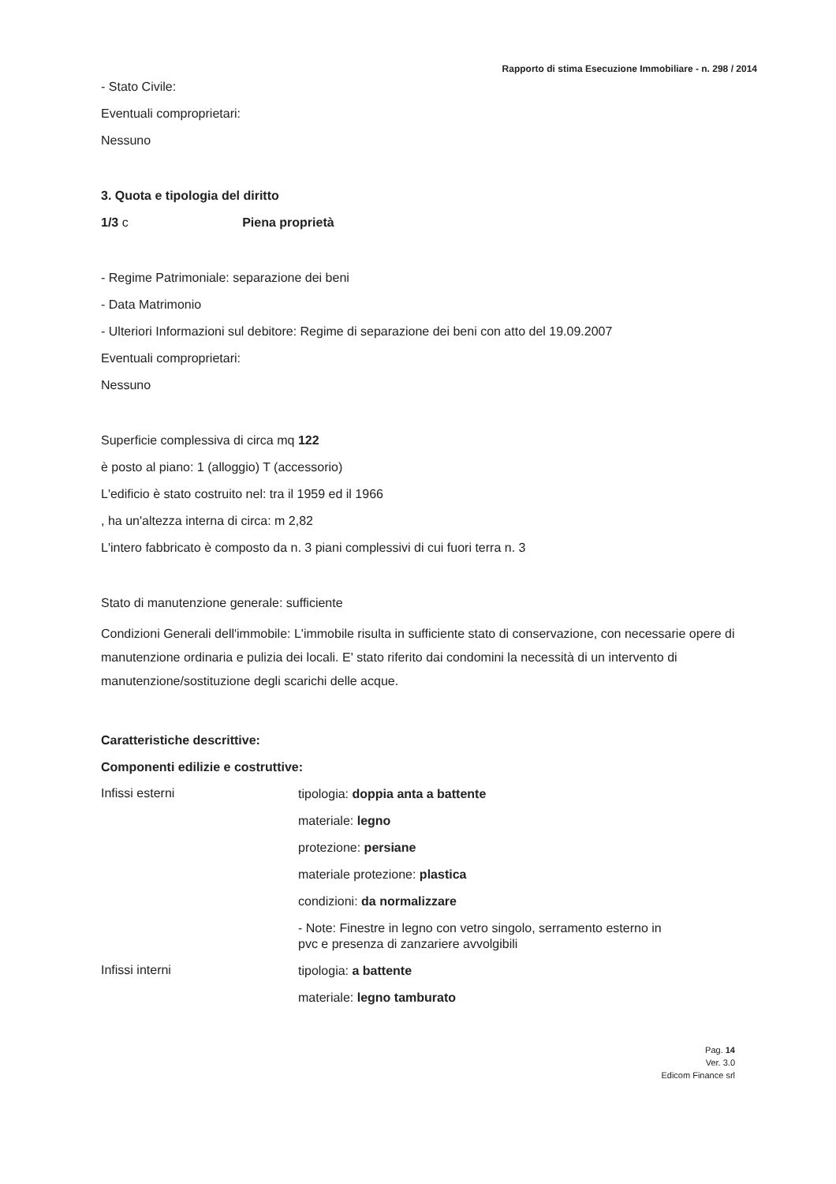Rapporto di stima Esecuzione Immobiliare - n. 298 / 2014
- Stato Civile:
Eventuali comproprietari:
Nessuno
3. Quota e tipologia del diritto
1/3 c Piena proprietà
- Regime Patrimoniale: separazione dei beni
- Data Matrimonio
- Ulteriori Informazioni sul debitore: Regime di separazione dei beni con atto del 19.09.2007
Eventuali comproprietari:
Nessuno
Superficie complessiva di circa mq 122
è posto al piano: 1 (alloggio) T (accessorio)
L'edificio è stato costruito nel: tra il 1959 ed il 1966
, ha un'altezza interna di circa: m 2,82
L'intero fabbricato è composto da n. 3 piani complessivi di cui fuori terra n. 3
Stato di manutenzione generale: sufficiente
Condizioni Generali dell'immobile: L'immobile risulta in sufficiente stato di conservazione, con necessarie opere di manutenzione ordinaria e pulizia dei locali. E' stato riferito dai condomini la necessità di un intervento di manutenzione/sostituzione degli scarichi delle acque.
Caratteristiche descrittive:
Componenti edilizie e costruttive:
Infissi esterni
tipologia: doppia anta a battente
materiale: legno
protezione: persiane
materiale protezione: plastica
condizioni: da normalizzare
- Note: Finestre in legno con vetro singolo, serramento esterno in
pvc e presenza di zanzariere avvolgibili
Infissi interni
tipologia: a battente
materiale: legno tamburato
Pag. 14
Ver. 3.0
Edicom Finance srl